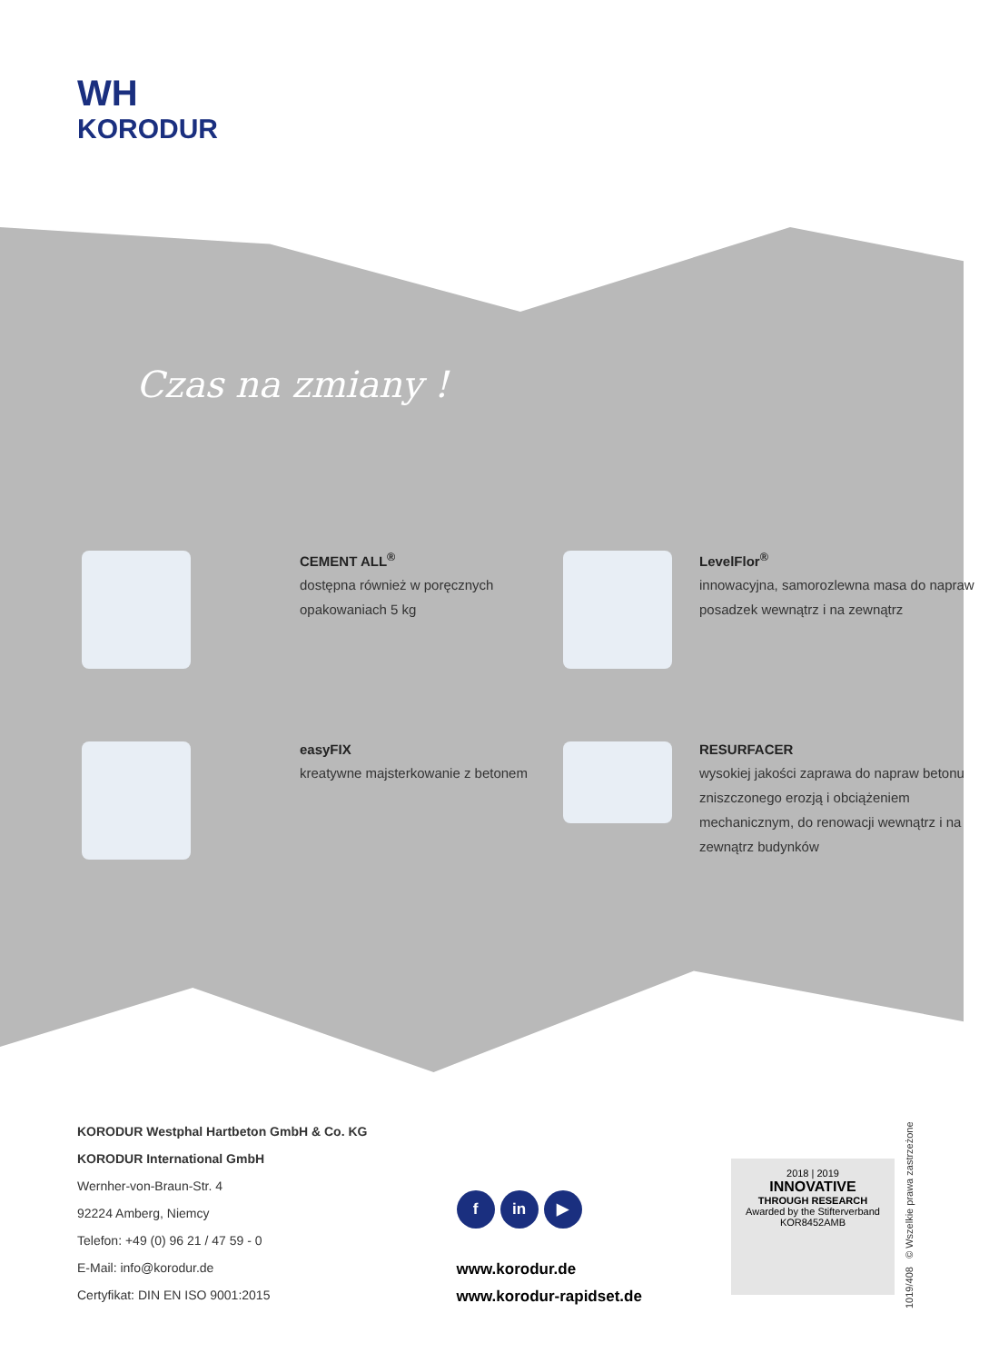WH
KORODUR
Czas na zmiany !
CEMENT ALL<sup>®</sup>
dostępna również w poręcznych opakowaniach 5 kg
LevelFlor<sup>®</sup>
innowacyjna, samorozlewna masa do napraw posadzek wewnątrz i na zewnątrz
easyFIX
kreatywne majsterkowanie z betonem
RESURFACER
wysokiej jakości zaprawa do napraw betonu zniszczonego erozją i obciążeniem mechanicznym, do renowacji wewnątrz i na zewnątrz budynków
KORODUR Westphal Hartbeton GmbH & Co. KG
KORODUR International GmbH
Wernher-von-Braun-Str. 4
92224 Amberg, Niemcy
Telefon: +49 (0) 96 21 / 47 59 - 0
E-Mail: info@korodur.de
Certyfikat: DIN EN ISO 9001:2015
f in ▶
www.korodur.de
www.korodur-rapidset.de
2018 | 2019
INNOVATIVE
THROUGH RESEARCH
Awarded by the Stifterverband
KOR8452AMB
1019/408 © Wszelkie prawa zastrzeżone